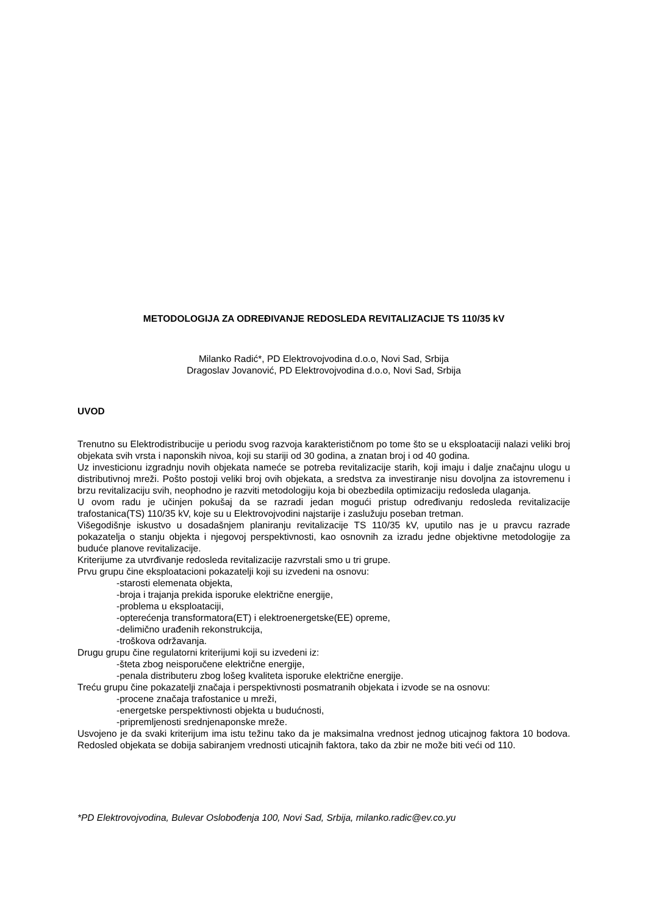METODOLOGIJA ZA ODREĐIVANJE REDOSLEDA REVITALIZACIJE TS 110/35 kV
Milanko Radić*, PD Elektrovojvodina d.o.o, Novi Sad, Srbija
Dragoslav Jovanović, PD Elektrovojvodina d.o.o, Novi Sad, Srbija
UVOD
Trenutno su Elektrodistribucije u periodu svog razvoja karakterističnom po tome što se u eksploataciji nalazi veliki broj objekata svih vrsta i naponskih nivoa, koji su stariji od 30 godina, a znatan broj i od 40 godina.
Uz investicionu izgradnju novih objekata nameće se potreba revitalizacije starih, koji imaju i dalje značajnu ulogu u distributivnoj mreži. Pošto postoji veliki broj ovih objekata, a sredstva za investiranje nisu dovoljna za istovremenu i brzu revitalizaciju svih, neophodno je razviti metodologiju koja bi obezbedila optimizaciju redosleda ulaganja.
U ovom radu je učinjen pokušaj da se razradi jedan mogući pristup određivanju redosleda revitalizacije trafostanica(TS) 110/35 kV, koje su u Elektrovojvodini najstarije i zaslužuju poseban tretman.
Višegodišnje iskustvo u dosadašnjem planiranju revitalizacije TS 110/35 kV, uputilo nas je u pravcu razrade pokazatelja o stanju objekta i njegovoj perspektivnosti, kao osnovnih za izradu jedne objektivne metodologije za buduće planove revitalizacije.
Kriterijume za utvrđivanje redosleda revitalizacije razvrstali smo u tri grupe.
Prvu grupu čine eksploatacioni pokazatelji koji su izvedeni na osnovu:
-starosti elemenata objekta,
-broja i trajanja prekida isporuke električne energije,
-problema u eksploataciji,
-opterećenja transformatora(ET) i elektroenergetske(EE) opreme,
-delimično urađenih rekonstrukcija,
-troškova održavanja.
Drugu grupu čine regulatorni kriterijumi koji su izvedeni iz:
-šteta zbog neisporučene električne energije,
-penala distributeru zbog lošeg kvaliteta isporuke električne energije.
Treću grupu čine pokazatelji značaja i perspektivnosti posmatranih objekata i izvode se na osnovu:
-procene značaja trafostanice u mreži,
-energetske perspektivnosti objekta u budućnosti,
-pripremljenosti srednjenaponske mreže.
Usvojeno je da svaki kriterijum ima istu težinu tako da je maksimalna vrednost jednog uticajnog faktora 10 bodova. Redosled objekata se dobija sabiranjem vrednosti uticajnih faktora, tako da zbir ne može biti veći od 110.
*PD Elektrovojvodina, Bulevar Oslobođenja 100, Novi Sad, Srbija, milanko.radic@ev.co.yu